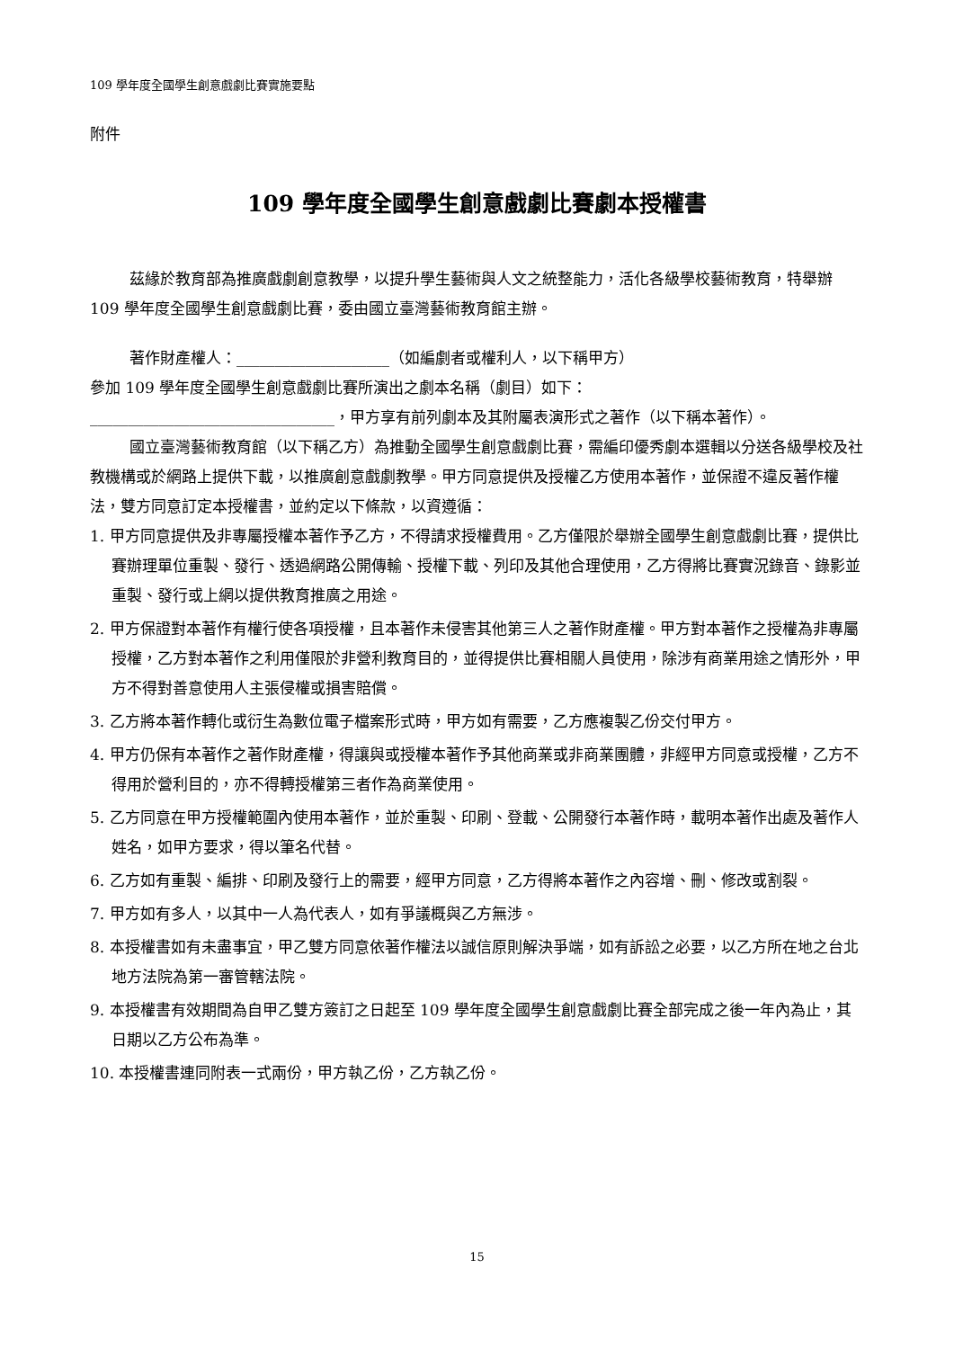109 學年度全國學生創意戲劇比賽實施要點
附件
109 學年度全國學生創意戲劇比賽劇本授權書
茲緣於教育部為推廣戲劇創意教學，以提升學生藝術與人文之統整能力，活化各級學校藝術教育，特舉辦 109 學年度全國學生創意戲劇比賽，委由國立臺灣藝術教育館主辦。
著作財產權人：____________________（如編劇者或權利人，以下稱甲方）
參加 109 學年度全國學生創意戲劇比賽所演出之劇本名稱（劇目）如下：
________________________________，甲方享有前列劇本及其附屬表演形式之著作（以下稱本著作）。
國立臺灣藝術教育館（以下稱乙方）為推動全國學生創意戲劇比賽，需編印優秀劇本選輯以分送各級學校及社教機構或於網路上提供下載，以推廣創意戲劇教學。甲方同意提供及授權乙方使用本著作，並保證不違反著作權法，雙方同意訂定本授權書，並約定以下條款，以資遵循：
1. 甲方同意提供及非專屬授權本著作予乙方，不得請求授權費用。乙方僅限於舉辦全國學生創意戲劇比賽，提供比賽辦理單位重製、發行、透過網路公開傳輸、授權下載、列印及其他合理使用，乙方得將比賽實況錄音、錄影並重製、發行或上網以提供教育推廣之用途。
2. 甲方保證對本著作有權行使各項授權，且本著作未侵害其他第三人之著作財產權。甲方對本著作之授權為非專屬授權，乙方對本著作之利用僅限於非營利教育目的，並得提供比賽相關人員使用，除涉有商業用途之情形外，甲方不得對善意使用人主張侵權或損害賠償。
3. 乙方將本著作轉化或衍生為數位電子檔案形式時，甲方如有需要，乙方應複製乙份交付甲方。
4. 甲方仍保有本著作之著作財產權，得讓與或授權本著作予其他商業或非商業團體，非經甲方同意或授權，乙方不得用於營利目的，亦不得轉授權第三者作為商業使用。
5. 乙方同意在甲方授權範圍內使用本著作，並於重製、印刷、登載、公開發行本著作時，載明本著作出處及著作人姓名，如甲方要求，得以筆名代替。
6. 乙方如有重製、編排、印刷及發行上的需要，經甲方同意，乙方得將本著作之內容增、刪、修改或割裂。
7. 甲方如有多人，以其中一人為代表人，如有爭議概與乙方無涉。
8. 本授權書如有未盡事宜，甲乙雙方同意依著作權法以誠信原則解決爭端，如有訴訟之必要，以乙方所在地之台北地方法院為第一審管轄法院。
9. 本授權書有效期間為自甲乙雙方簽訂之日起至 109 學年度全國學生創意戲劇比賽全部完成之後一年內為止，其日期以乙方公布為準。
10. 本授權書連同附表一式兩份，甲方執乙份，乙方執乙份。
15